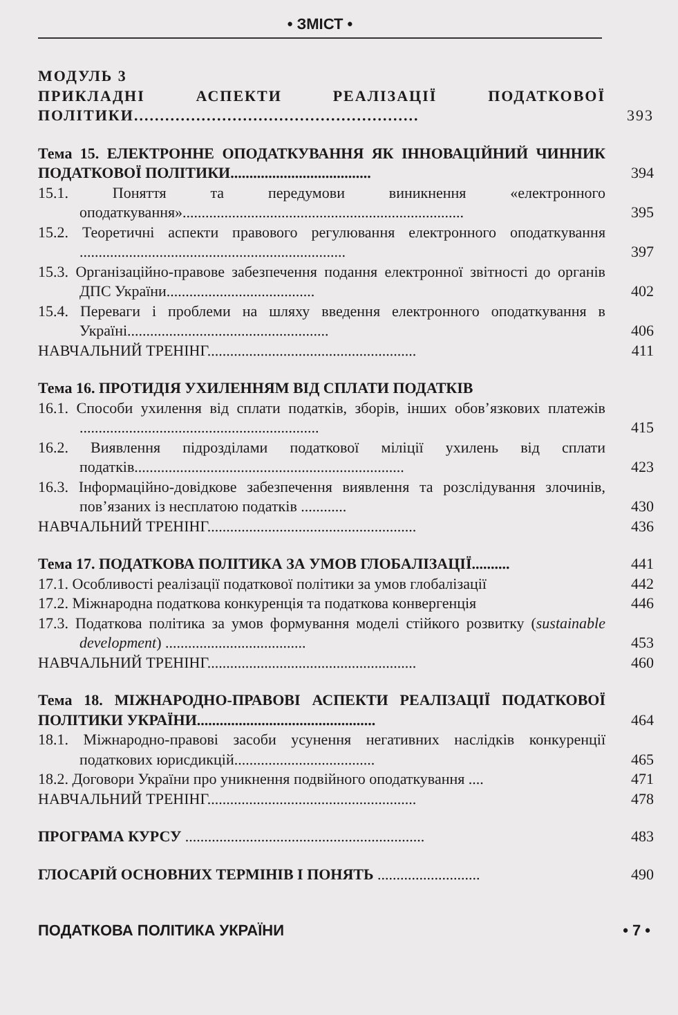• ЗМІСТ •
МОДУЛЬ 3
ПРИКЛАДНІ АСПЕКТИ РЕАЛІЗАЦІЇ ПОДАТКОВОЇ ПОЛІТИКИ.......................................................
393
Тема 15. ЕЛЕКТРОННЕ ОПОДАТКУВАННЯ ЯК ІННОВАЦІЙНИЙ ЧИННИК ПОДАТКОВОЇ ПОЛІТИКИ.....................................
394
15.1. Поняття та передумови виникнення «електронного оподаткування»..........................................................................
395
15.2. Теоретичні аспекти правового регулювання електронного оподаткування ......................................................................
397
15.3. Організаційно-правове забезпечення подання електронної звітності до органів ДПС України.......................................
402
15.4. Переваги і проблеми на шляху введення електронного оподаткування в Україні.....................................................
406
НАВЧАЛЬНИЙ ТРЕНІНГ.......................................................
411
Тема 16. ПРОТИДІЯ УХИЛЕННЯМ ВІД СПЛАТИ ПОДАТКІВ
16.1. Способи ухилення від сплати податків, зборів, інших обов’язкових платежів ...............................................................
415
16.2. Виявлення підрозділами податкової міліції ухилень від сплати податків.......................................................................
423
16.3. Інформаційно-довідкове забезпечення виявлення та розслідування злочинів, пов’язаних із несплатою податків ............
430
НАВЧАЛЬНИЙ ТРЕНІНГ.......................................................
436
Тема 17. ПОДАТКОВА ПОЛІТИКА ЗА УМОВ ГЛОБАЛІЗАЦІЇ..........
441
17.1. Особливості реалізації податкової політики за умов глобалізації
442
17.2. Міжнародна податкова конкуренція та податкова конвергенція
446
17.3. Податкова політика за умов формування моделі стійкого розвитку (sustainable development) .....................................
453
НАВЧАЛЬНИЙ ТРЕНІНГ.......................................................
460
Тема 18. МІЖНАРОДНО-ПРАВОВІ АСПЕКТИ РЕАЛІЗАЦІЇ ПОДАТКОВОЇ ПОЛІТИКИ УКРАЇНИ...............................................
464
18.1. Міжнародно-правові засоби усунення негативних наслідків конкуренції податкових юрисдикцій.....................................
465
18.2. Договори України про уникнення подвійного оподаткування ....
471
НАВЧАЛЬНИЙ ТРЕНІНГ.......................................................
478
ПРОГРАМА КУРСУ ...............................................................
483
ГЛОСАРІЙ ОСНОВНИХ ТЕРМІНІВ І ПОНЯТЬ ...........................
490
ПОДАТКОВА ПОЛІТИКА УКРАЇНИ • 7 •